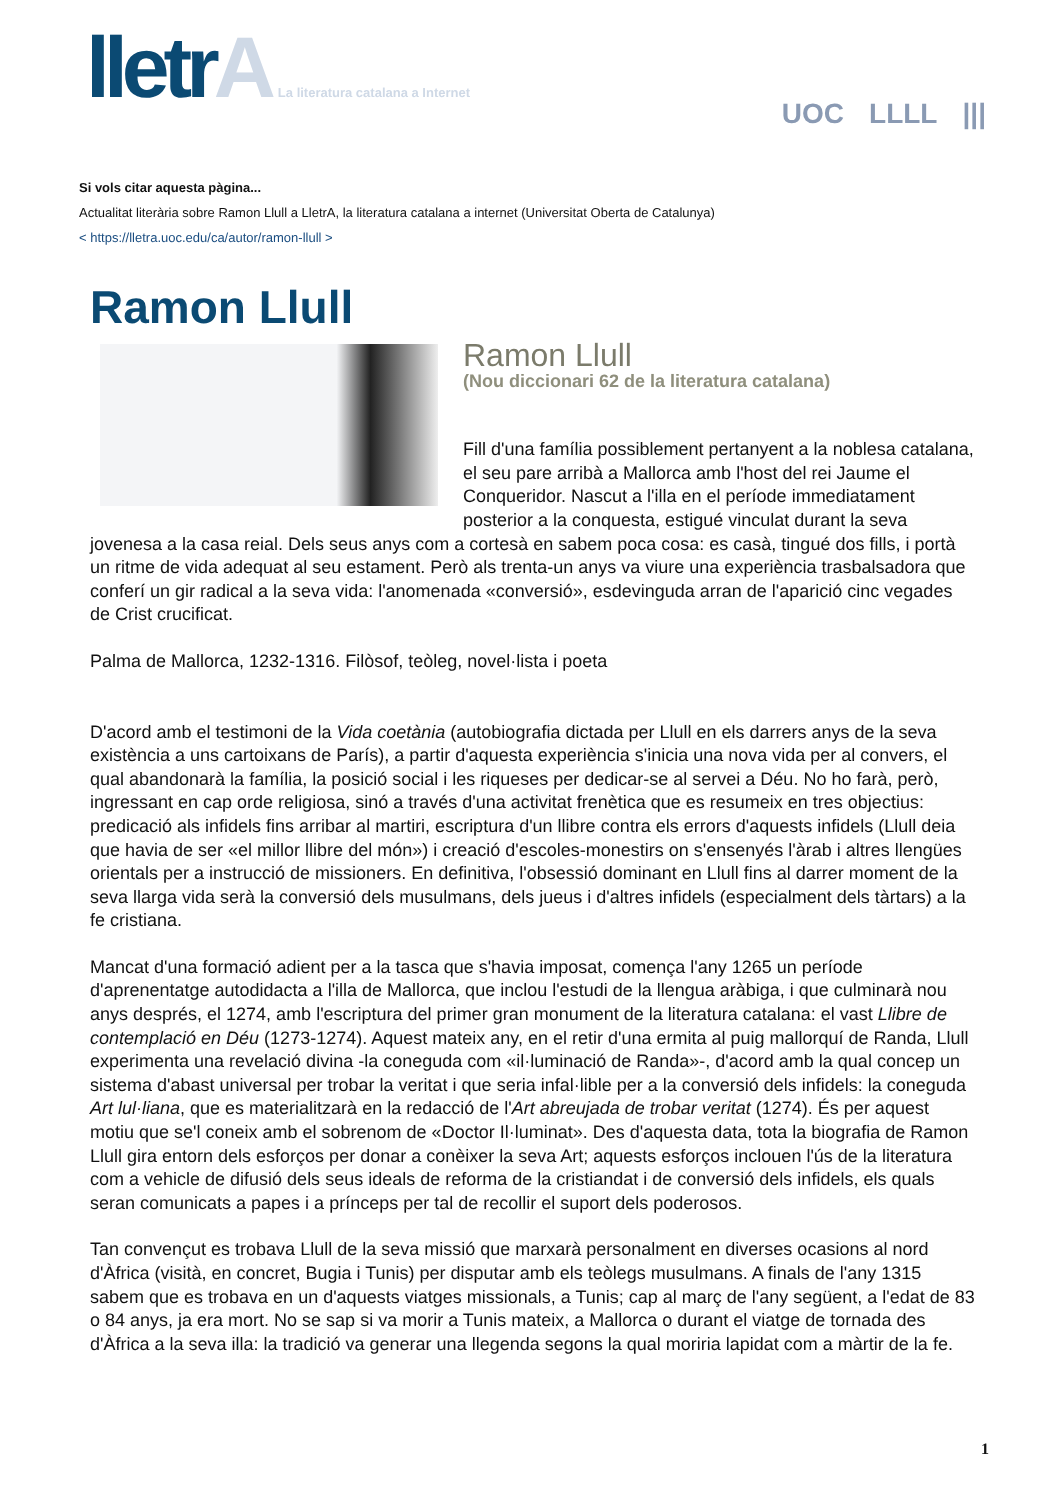lletrA La literatura catalana a Internet
UOC LLLL |||
Si vols citar aquesta pàgina...
Actualitat literària sobre Ramon Llull a LletrA, la literatura catalana a internet (Universitat Oberta de Catalunya)
< https://lletra.uoc.edu/ca/autor/ramon-llull >
Ramon Llull
Ramon Llull
(Nou diccionari 62 de la literatura catalana)
Fill d'una família possiblement pertanyent a la noblesa catalana, el seu pare arribà a Mallorca amb l'host del rei Jaume el Conqueridor. Nascut a l'illa en el període immediatament posterior a la conquesta, estigué vinculat durant la seva jovenesa a la casa reial. Dels seus anys com a cortesà en sabem poca cosa: es casà, tingué dos fills, i portà un ritme de vida adequat al seu estament. Però als trenta-un anys va viure una experiència trasbalsadora que conferí un gir radical a la seva vida: l'anomenada «conversió», esdevinguda arran de l'aparició cinc vegades de Crist crucificat.
Palma de Mallorca, 1232-1316. Filòsof, teòleg, novel·lista i poeta
D'acord amb el testimoni de la Vida coetània (autobiografia dictada per Llull en els darrers anys de la seva existència a uns cartoixans de París), a partir d'aquesta experiència s'inicia una nova vida per al convers, el qual abandonarà la família, la posició social i les riqueses per dedicar-se al servei a Déu. No ho farà, però, ingressant en cap orde religiosa, sinó a través d'una activitat frenètica que es resumeix en tres objectius: predicació als infidels fins arribar al martiri, escriptura d'un llibre contra els errors d'aquests infidels (Llull deia que havia de ser «el millor llibre del món») i creació d'escoles-monestirs on s'ensenyés l'àrab i altres llengües orientals per a instrucció de missioners. En definitiva, l'obsessió dominant en Llull fins al darrer moment de la seva llarga vida serà la conversió dels musulmans, dels jueus i d'altres infidels (especialment dels tàrtars) a la fe cristiana.
Mancat d'una formació adient per a la tasca que s'havia imposat, comença l'any 1265 un període d'aprenentatge autodidacta a l'illa de Mallorca, que inclou l'estudi de la llengua aràbiga, i que culminarà nou anys després, el 1274, amb l'escriptura del primer gran monument de la literatura catalana: el vast Llibre de contemplació en Déu (1273-1274). Aquest mateix any, en el retir d'una ermita al puig mallorquí de Randa, Llull experimenta una revelació divina -la coneguda com «il·luminació de Randa»-, d'acord amb la qual concep un sistema d'abast universal per trobar la veritat i que seria infal·lible per a la conversió dels infidels: la coneguda Art lul·liana, que es materialitzarà en la redacció de l'Art abreujada de trobar veritat (1274). És per aquest motiu que se'l coneix amb el sobrenom de «Doctor Il·luminat». Des d'aquesta data, tota la biografia de Ramon Llull gira entorn dels esforços per donar a conèixer la seva Art; aquests esforços inclouen l'ús de la literatura com a vehicle de difusió dels seus ideals de reforma de la cristiandat i de conversió dels infidels, els quals seran comunicats a papes i a prínceps per tal de recollir el suport dels poderosos.
Tan convençut es trobava Llull de la seva missió que marxarà personalment en diverses ocasions al nord d'Àfrica (visità, en concret, Bugia i Tunis) per disputar amb els teòlegs musulmans. A finals de l'any 1315 sabem que es trobava en un d'aquests viatges missionals, a Tunis; cap al març de l'any següent, a l'edat de 83 o 84 anys, ja era mort. No se sap si va morir a Tunis mateix, a Mallorca o durant el viatge de tornada des d'Àfrica a la seva illa: la tradició va generar una llegenda segons la qual moriria lapidat com a màrtir de la fe.
1